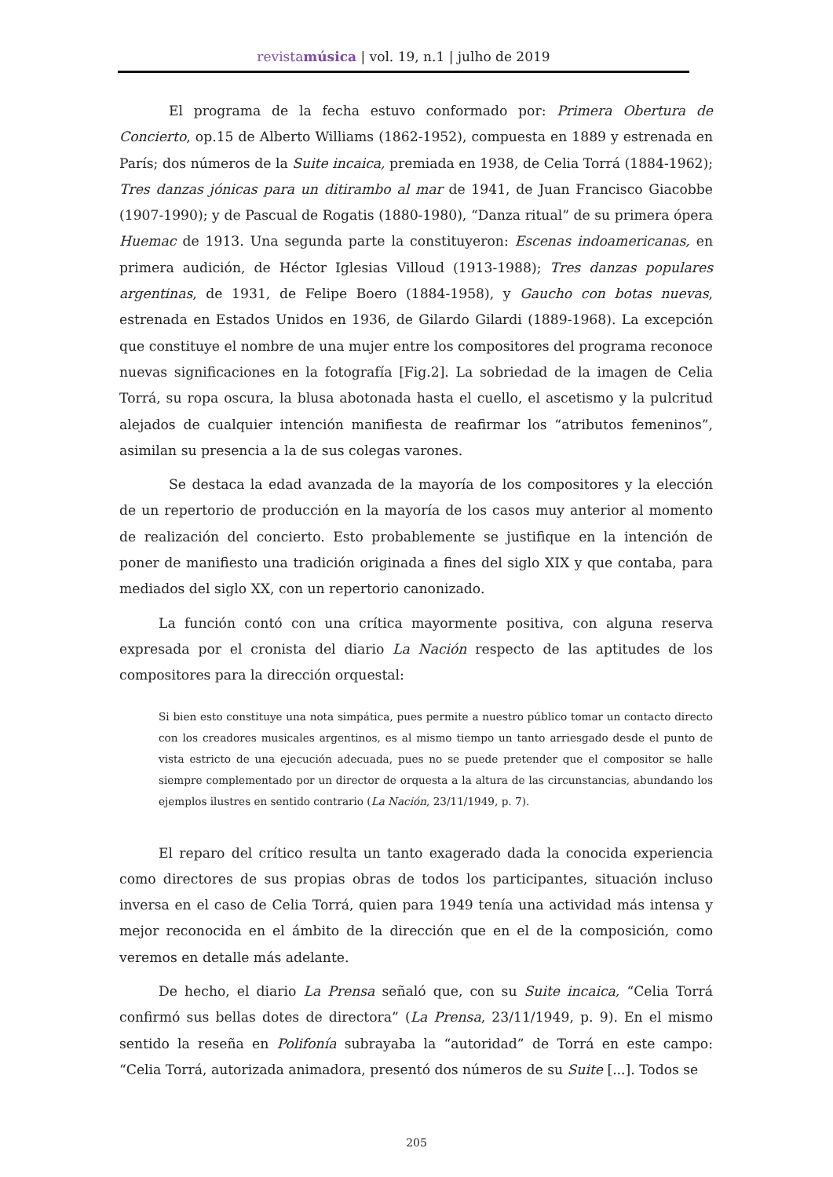revistamúsica | vol. 19, n.1 | julho de 2019
El programa de la fecha estuvo conformado por: Primera Obertura de Concierto, op.15 de Alberto Williams (1862-1952), compuesta en 1889 y estrenada en París; dos números de la Suite incaica, premiada en 1938, de Celia Torrá (1884-1962); Tres danzas jónicas para un ditirambo al mar de 1941, de Juan Francisco Giacobbe (1907-1990); y de Pascual de Rogatis (1880-1980), “Danza ritual” de su primera ópera Huemac de 1913. Una segunda parte la constituyeron: Escenas indoamericanas, en primera audición, de Héctor Iglesias Villoud (1913-1988); Tres danzas populares argentinas, de 1931, de Felipe Boero (1884-1958), y Gaucho con botas nuevas, estrenada en Estados Unidos en 1936, de Gilardo Gilardi (1889-1968). La excepción que constituye el nombre de una mujer entre los compositores del programa reconoce nuevas significaciones en la fotografía [Fig.2]. La sobriedad de la imagen de Celia Torrá, su ropa oscura, la blusa abotonada hasta el cuello, el ascetismo y la pulcritud alejados de cualquier intención manifiesta de reafirmar los “atributos femeninos”, asimilan su presencia a la de sus colegas varones.
Se destaca la edad avanzada de la mayoría de los compositores y la elección de un repertorio de producción en la mayoría de los casos muy anterior al momento de realización del concierto. Esto probablemente se justifique en la intención de poner de manifiesto una tradición originada a fines del siglo XIX y que contaba, para mediados del siglo XX, con un repertorio canonizado.
La función contó con una crítica mayormente positiva, con alguna reserva expresada por el cronista del diario La Nación respecto de las aptitudes de los compositores para la dirección orquestal:
Si bien esto constituye una nota simpática, pues permite a nuestro público tomar un contacto directo con los creadores musicales argentinos, es al mismo tiempo un tanto arriesgado desde el punto de vista estricto de una ejecución adecuada, pues no se puede pretender que el compositor se halle siempre complementado por un director de orquesta a la altura de las circunstancias, abundando los ejemplos ilustres en sentido contrario (La Nación, 23/11/1949, p. 7).
El reparo del crítico resulta un tanto exagerado dada la conocida experiencia como directores de sus propias obras de todos los participantes, situación incluso inversa en el caso de Celia Torrá, quien para 1949 tenía una actividad más intensa y mejor reconocida en el ámbito de la dirección que en el de la composición, como veremos en detalle más adelante.
De hecho, el diario La Prensa señaló que, con su Suite incaica, “Celia Torrá confirmó sus bellas dotes de directora” (La Prensa, 23/11/1949, p. 9). En el mismo sentido la reseña en Polifonía subrayaba la “autoridad” de Torrá en este campo: “Celia Torrá, autorizada animadora, presentó dos números de su Suite [...]. Todos se
205